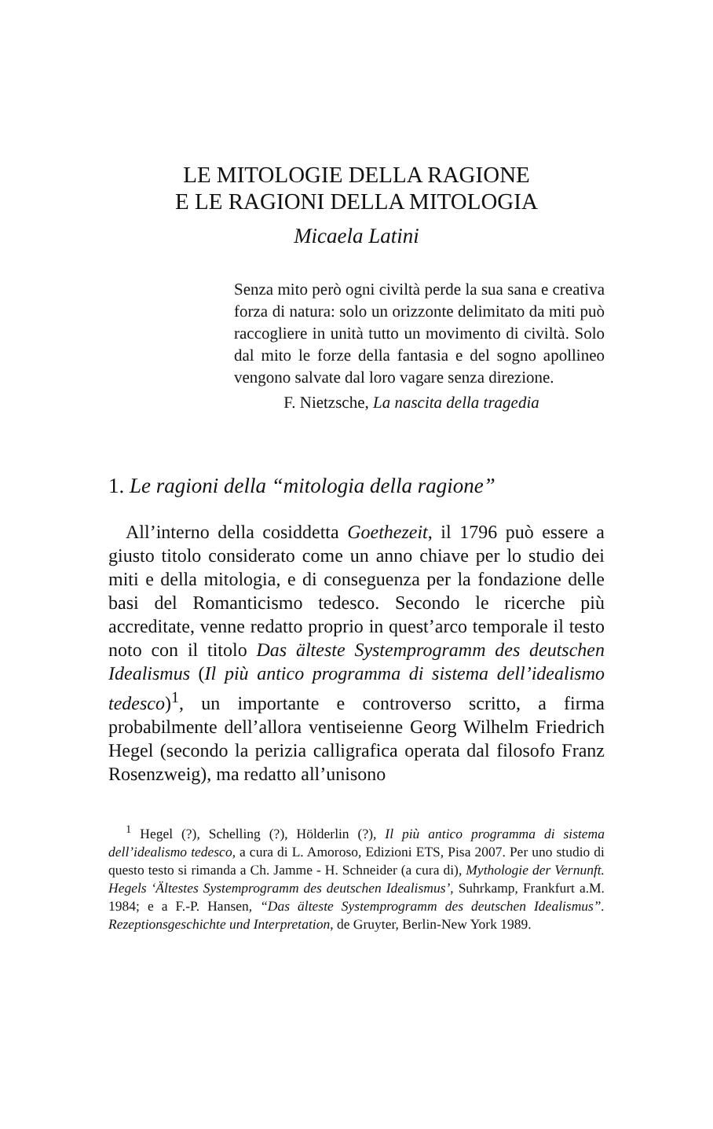LE MITOLOGIE DELLA RAGIONE
E LE RAGIONI DELLA MITOLOGIA
Micaela Latini
Senza mito però ogni civiltà perde la sua sana e creativa forza di natura: solo un orizzonte delimitato da miti può raccogliere in unità tutto un movimento di civiltà. Solo dal mito le forze della fantasia e del sogno apollineo vengono salvate dal loro vagare senza direzione.
F. Nietzsche, La nascita della tragedia
1. Le ragioni della “mitologia della ragione”
All’interno della cosiddetta Goethezeit, il 1796 può essere a giusto titolo considerato come un anno chiave per lo studio dei miti e della mitologia, e di conseguenza per la fondazione delle basi del Romanticismo tedesco. Secondo le ricerche più accreditate, venne redatto proprio in quest’arco temporale il testo noto con il titolo Das älteste Systemprogramm des deutschen Idealismus (Il più antico programma di sistema dell’idealismo tedesco)<sup>1</sup>, un importante e controverso scritto, a firma probabilmente dell’allora ventiseienne Georg Wilhelm Friedrich Hegel (secondo la perizia calligrafica operata dal filosofo Franz Rosenzweig), ma redatto all’unisono
<sup>1</sup> Hegel (?), Schelling (?), Hölderlin (?), Il più antico programma di sistema dell’idealismo tedesco, a cura di L. Amoroso, Edizioni ETS, Pisa 2007. Per uno studio di questo testo si rimanda a Ch. Jamme - H. Schneider (a cura di), Mythologie der Vernunft. Hegels ‘Ältestes Systemprogramm des deutschen Idealismus’, Suhrkamp, Frankfurt a.M. 1984; e a F.-P. Hansen, “Das älteste Systemprogramm des deutschen Idealismus”. Rezeptionsgeschichte und Interpretation, de Gruyter, Berlin-New York 1989.